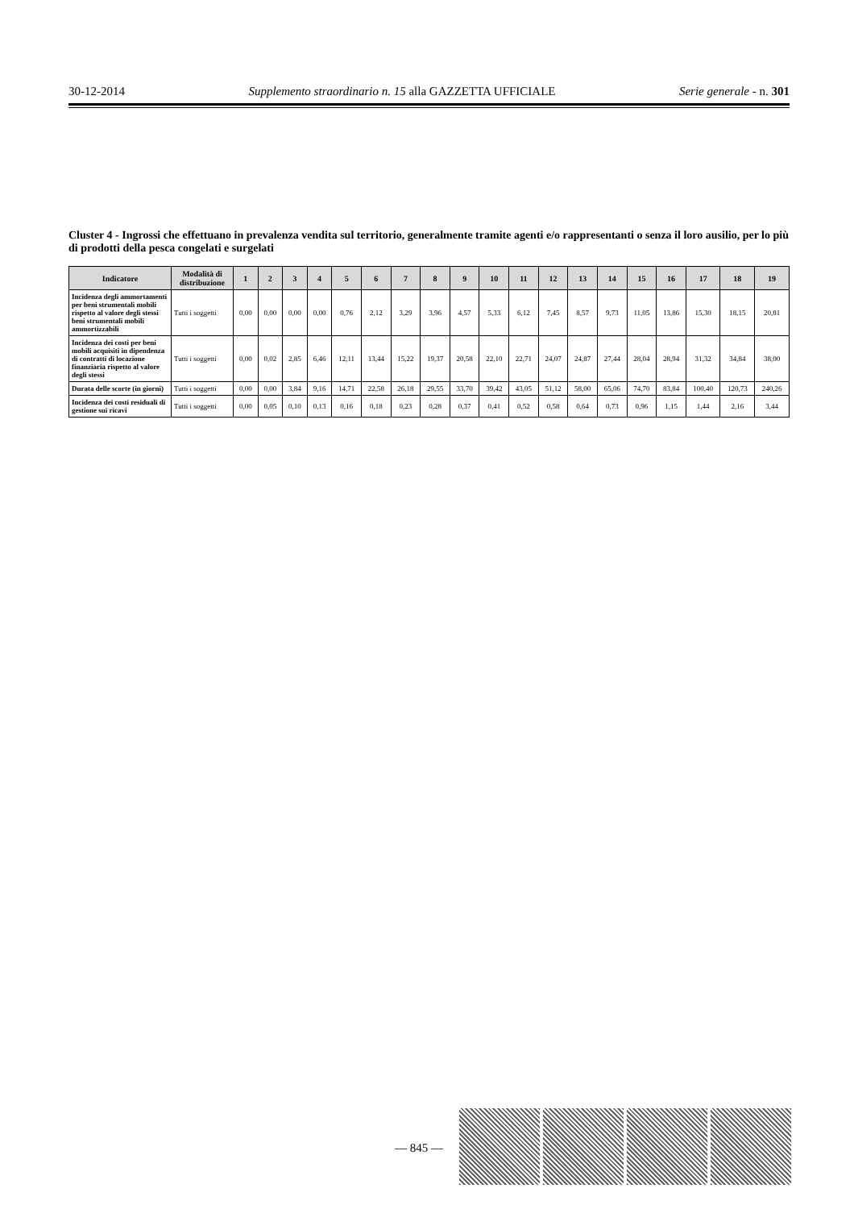30-12-2014 Supplemento straordinario n. 15 alla GAZZETTA UFFICIALE Serie generale - n. 301
Cluster 4 - Ingrossi che effettuano in prevalenza vendita sul territorio, generalmente tramite agenti e/o rappresentanti o senza il loro ausilio, per lo più di prodotti della pesca congelati e surgelati
| Indicatore | Modalità di distribuzione | 1 | 2 | 3 | 4 | 5 | 6 | 7 | 8 | 9 | 10 | 11 | 12 | 13 | 14 | 15 | 16 | 17 | 18 | 19 |
| --- | --- | --- | --- | --- | --- | --- | --- | --- | --- | --- | --- | --- | --- | --- | --- | --- | --- | --- | --- | --- |
| Incidenza degli ammortamenti per beni strumentali mobili rispetto al valore degli stessi beni strumentali mobili ammortizzabili | Tutti i soggetti | 0,00 | 0,00 | 0,00 | 0,00 | 0,76 | 2,12 | 3,29 | 3,96 | 4,57 | 5,33 | 6,12 | 7,45 | 8,57 | 9,73 | 11,05 | 13,86 | 15,30 | 18,15 | 20,81 |
| Incidenza dei costi per beni mobili acquisiti in dipendenza di contratti di locazione finanziaria rispetto al valore degli stessi | Tutti i soggetti | 0,00 | 0,02 | 2,85 | 6,46 | 12,11 | 13,44 | 15,22 | 19,37 | 20,58 | 22,10 | 22,71 | 24,07 | 24,87 | 27,44 | 28,04 | 28,94 | 31,32 | 34,84 | 38,00 |
| Durata delle scorte (in giorni) | Tutti i soggetti | 0,00 | 0,00 | 3,84 | 9,16 | 14,71 | 22,58 | 26,18 | 29,55 | 33,70 | 39,42 | 43,05 | 51,12 | 58,00 | 65,06 | 74,70 | 83,84 | 100,40 | 120,73 | 240,26 |
| Incidenza dei costi residuali di gestione sui ricavi | Tutti i soggetti | 0,00 | 0,05 | 0,10 | 0,13 | 0,16 | 0,18 | 0,23 | 0,28 | 0,37 | 0,41 | 0,52 | 0,58 | 0,64 | 0,73 | 0,96 | 1,15 | 1,44 | 2,16 | 3,44 |
— 845 —